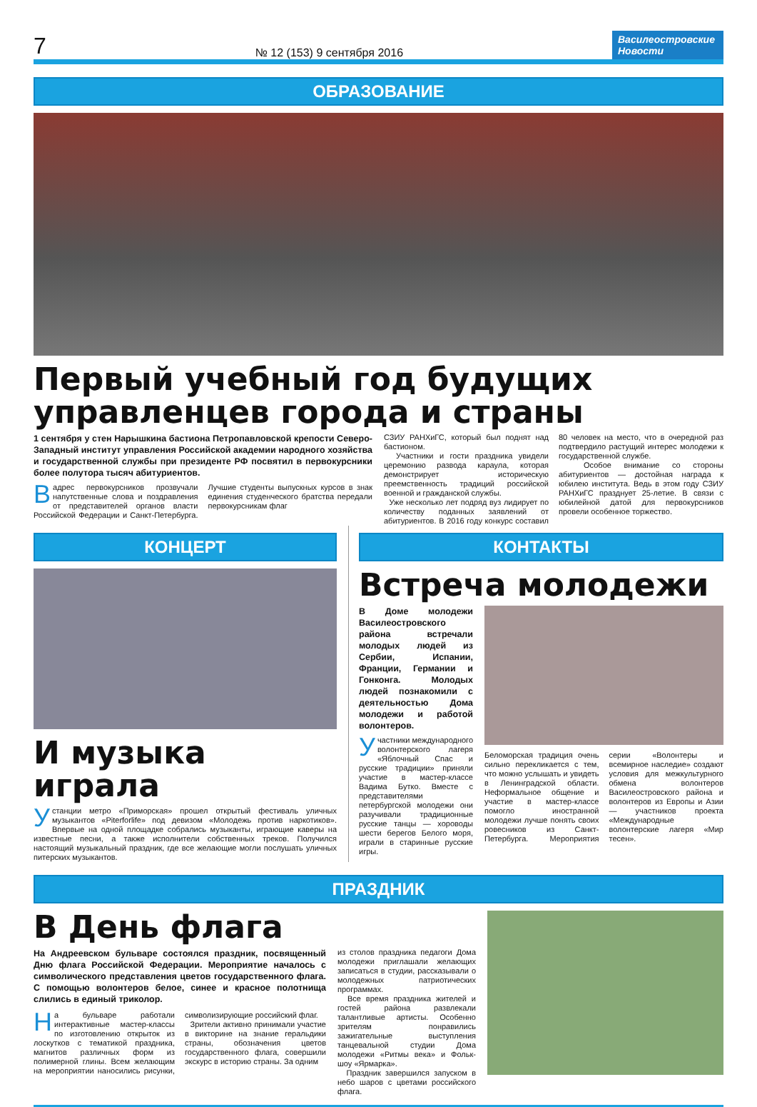7 № 12 (153) 9 сентября 2016 Василеостровские Новости
ОБРАЗОВАНИЕ
Первый учебный год будущих управленцев города и страны
1 сентября у стен Нарышкина бастиона Петропавловской крепости Северо-Западный институт управления Российской академии народного хозяйства и государственной службы при президенте РФ посвятил в первокурсники более полутора тысяч абитуриентов.
Вадрес первокурсников прозвучали напутственные слова и поздравления от представителей органов власти Российской Федерации и Санкт-Петербурга. Лучшие студенты выпускных курсов в знак единения студенческого братства передали первокурсникам флаг
СЗИУ РАНХиГС, который был поднят над бастионом.
Участники и гости праздника увидели церемонию развода караула, которая демонстрирует историческую преемственность традиций российской военной и гражданской службы.
Уже несколько лет подряд вуз лидирует по количеству поданных заявлений от абитуриентов. В 2016 году конкурс составил 80 человек на место, что в очередной раз подтвердило растущий интерес молодежи к государственной службе.
Особое внимание со стороны абитуриентов — достойная награда к юбилею института. Ведь в этом году СЗИУ РАНХиГС празднует 25-летие. В связи с юбилейной датой для первокурсников провели особенное торжество.
КОНЦЕРТ
И музыка играла
Устанции метро «Приморская» прошел открытый фестиваль уличных музыкантов «Piterforlife» под девизом «Молодежь против наркотиков». Впервые на одной площадке собрались музыканты, играющие каверы на известные песни, а также исполнители собственных треков. Получился настоящий музыкальный праздник, где все желающие могли послушать уличных питерских музыкантов.
КОНТАКТЫ
Встреча молодежи
В Доме молодежи Василеостровского района встречали молодых людей из Сербии, Испании, Франции, Германии и Гонконга. Молодых людей познакомили с деятельностью Дома молодежи и работой волонтеров.
Участники международного волонтерского лагеря «Яблочный Спас и русские традиции» приняли участие в мастер-классе Вадима Бутко. Вместе с представителями петербургской молодежи они разучивали традиционные русские танцы — хороводы шести берегов Белого моря, играли в старинные русские игры.
Беломорская традиция очень сильно перекликается с тем, что можно услышать и увидеть в Ленинградской области. Неформальное общение и участие в мастер-классе помогло иностранной молодежи лучше понять своих ровесников из Санкт-Петербурга. Мероприятия серии «Волонтеры и всемирное наследие» создают условия для межкультурного обмена волонтеров Василеостровского района и волонтеров из Европы и Азии — участников проекта «Международные волонтерские лагеря «Мир тесен».
ПРАЗДНИК
В День флага
На Андреевском бульваре состоялся праздник, посвященный Дню флага Российской Федерации. Мероприятие началось с символического представления цветов государственного флага. С помощью волонтеров белое, синее и красное полотнища слились в единый триколор.
На бульваре работали интерактивные мастер-классы по изготовлению открыток из лоскутков с тематикой праздника, магнитов различных форм из полимерной глины. Всем желающим на мероприятии наносились рисунки, символизирующие российский флаг.
Зрители активно принимали участие в викторине на знание геральдики страны, обозначения цветов государственного флага, совершили экскурс в историю страны. За одним
из столов праздника педагоги Дома молодежи приглашали желающих записаться в студии, рассказывали о молодежных патриотических программах.
Все время праздника жителей и гостей района развлекали талантливые артисты. Особенно зрителям понравились зажигательные выступления танцевальной студии Дома молодежи «Ритмы века» и Фольк-шоу «Ярмарка».
Праздник завершился запуском в небо шаров с цветами российского флага.